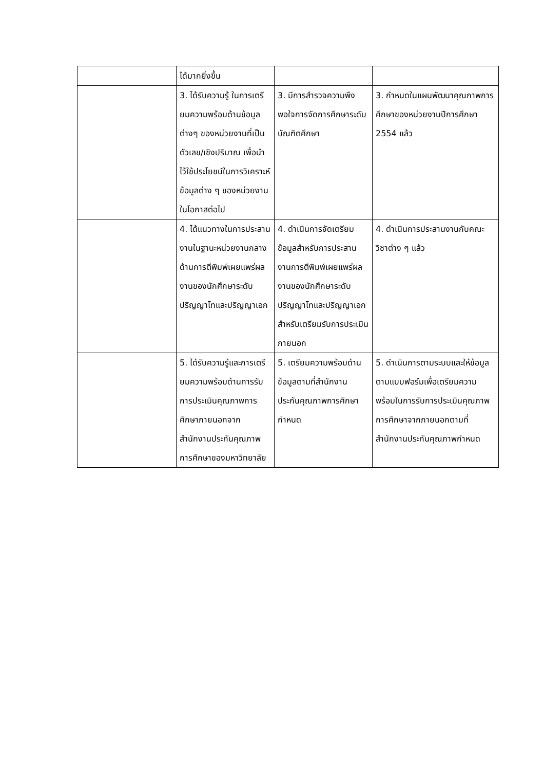| | ได้มากยิ่งขึ้น | | |
| | 3. ได้รับความรู้ ในการเตรียมความพร้อมด้านข้อมูลต่างๆ ของหน่วยงานที่เป็นตัวเลข/เชิงปริมาณ เพื่อนำไว้ใช้ประโยชน์ในการวิเคราะห์ข้อมูลต่าง ๆ ของหน่วยงานในโอกาสต่อไป | 3. มีการสำรวจความพึงพอใจการจัดการศึกษาระดับบัณฑิตศึกษา | 3. กำหนดในแผนพัฒนาคุณภาพการศึกษาของหน่วยงานปีการศึกษา 2554 แล้ว |
| | 4. ได้แนวทางในการประสานงานในฐานะหน่วยงานกลางด้านการตีพิมพ์เผยแพร่ผลงานของนักศึกษาระดับปริญญาโทและปริญญาเอก | 4. ดำเนินการจัดเตรียมข้อมูลสำหรับการประสานงานการตีพิมพ์เผยแพร่ผลงานของนักศึกษาระดับปริญญาโทและปริญญาเอกสำหรับเตรียมรับการประเมินภายนอก | 4. ดำเนินการประสานงานกับคณะวิชาต่าง ๆ แล้ว |
| | 5. ได้รับความรู้และการเตรียมความพร้อมด้านการรับการประเมินคุณภาพการศึกษาภายนอกจากสำนักงานประกันคุณภาพการศึกษาของมหาวิทยาลัย | 5. เตรียมความพร้อมด้านข้อมูลตามที่สำนักงานประกันคุณภาพการศึกษากำหนด | 5. ดำเนินการตามระบบและให้ข้อมูลตามแบบฟอร์มเพื่อเตรียมความพร้อมในการรับการประเมินคุณภาพการศึกษาจากภายนอกตามที่สำนักงานประกันคุณภาพกำหนด |